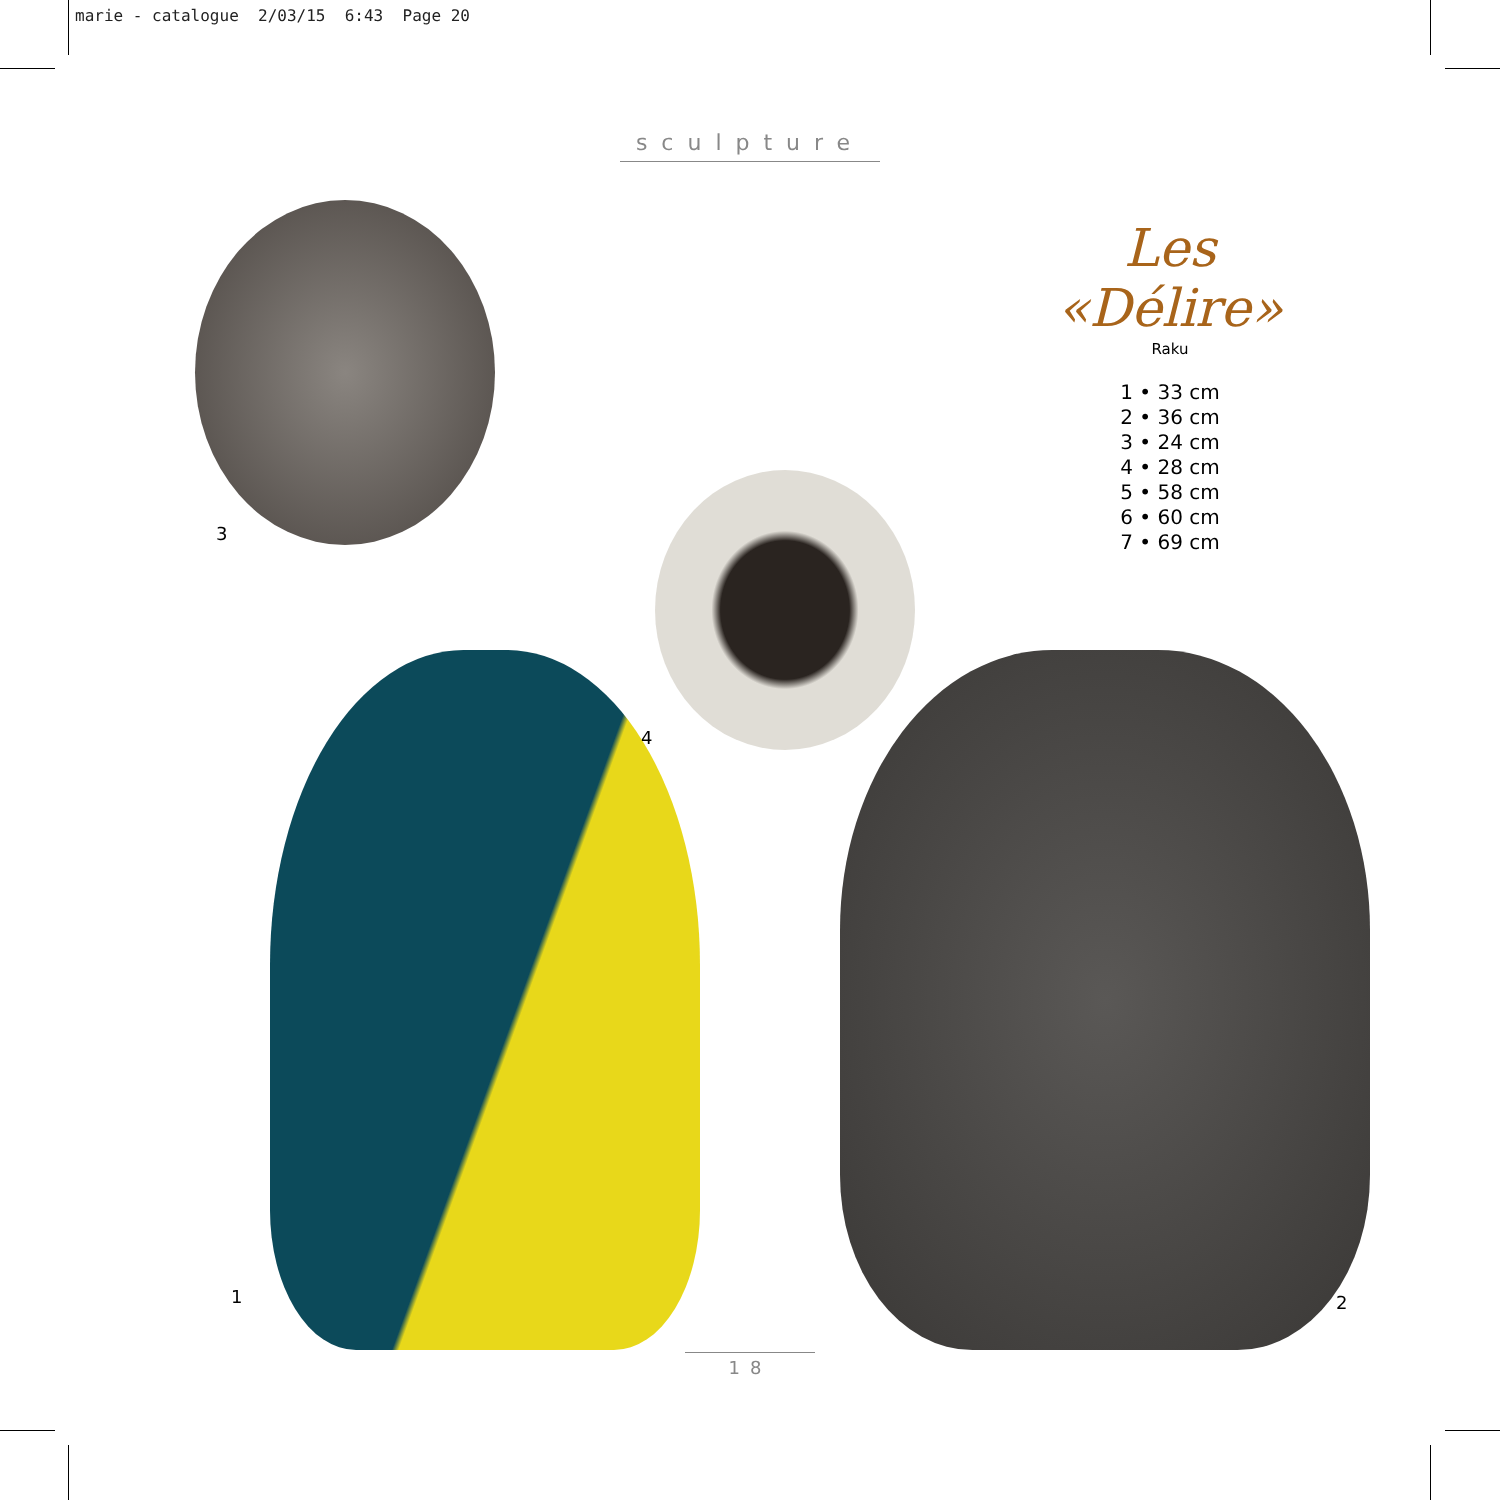marie - catalogue 2/03/15 6:43 Page 20
sculpture
Les «Délire»
Raku
1 • 33 cm
2 • 36 cm
3 • 24 cm
4 • 28 cm
5 • 58 cm
6 • 60 cm
7 • 69 cm
3
4
1 2
18